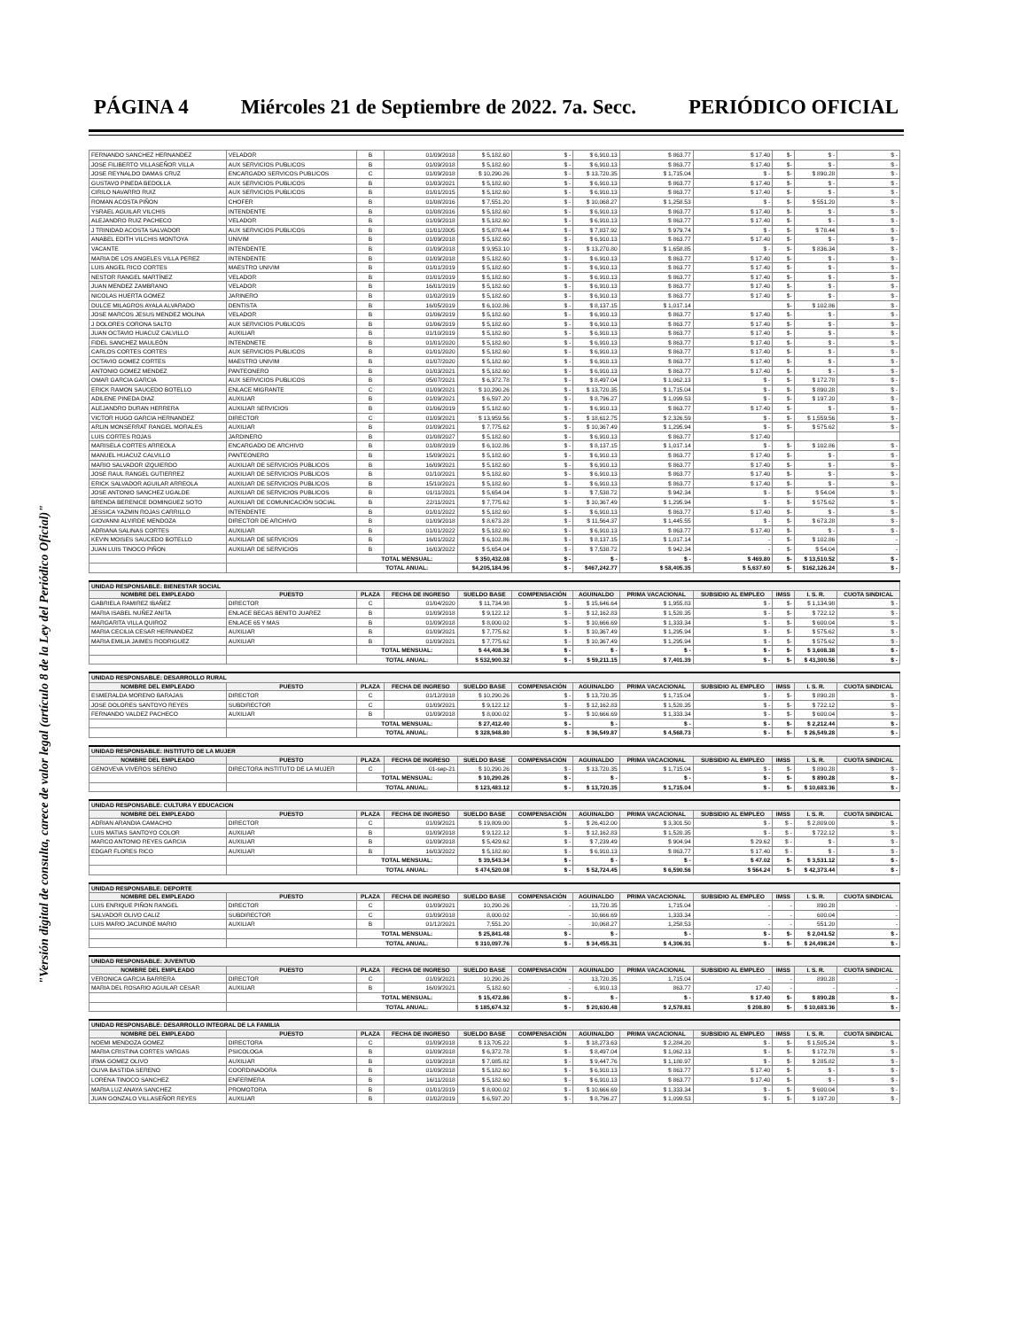"Versión digital de consulta, carece de valor legal (artículo 8 de la Ley del Periódico Oficial)"
PÁGINA 4 Miércoles 21 de Septiembre de 2022. 7a. Secc. PERIÓDICO OFICIAL
| FERNANDO SANCHEZ HERNANDEZ | VELADOR | B | 01/09/2018 | $ 5,182.60 | $ - | $ 6,910.13 | $ 863.77 | $ 17.40 | $- | $ - | $ - |
| JOSE FILIBERTO VILLASEÑOR VILLA | AUX SERVICIOS PUBLICOS | B | 01/09/2018 | $ 5,182.60 | $ - | $ 6,910.13 | $ 863.77 | $ 17.40 | $- | $ - | $ - |
| JOSE REYNALDO DAMAS CRUZ | ENCARGADO SERVICOS PUBLICOS | C | 01/09/2018 | $ 10,290.26 | $ - | $ 13,720.35 | $ 1,715.04 | $ - | $- | $ 890.28 | $ - |
| GUSTAVO PINEDA BEDOLLA | AUX SERVICIOS PUBLICOS | B | 01/03/2021 | $ 5,182.60 | $ - | $ 6,910.13 | $ 863.77 | $ 17.40 | $- | $ - | $ - |
| CIRILO NAVARRO RUIZ | AUX SERVICIOS PUBLICOS | B | 01/01/2015 | $ 5,182.60 | $ - | $ 6,910.13 | $ 863.77 | $ 17.40 | $- | $ - | $ - |
| ROMAN ACOSTA PIÑON | CHOFER | B | 01/08/2016 | $ 7,551.20 | $ - | $ 10,068.27 | $ 1,258.53 | $ - | $- | $ 551.20 | $ - |
| YSRAEL AGUILAR VILCHIS | INTENDENTE | B | 01/08/2016 | $ 5,182.60 | $ - | $ 6,910.13 | $ 863.77 | $ 17.40 | $- | $ - | $ - |
| ALEJANDRO RUIZ PACHECO | VELADOR | B | 01/09/2018 | $ 5,182.60 | $ - | $ 6,910.13 | $ 863.77 | $ 17.40 | $- | $ - | $ - |
| J TRINIDAD ACOSTA SALVADOR | AUX SERVICIOS PUBLICOS | B | 01/01/2005 | $ 5,878.44 | $ - | $ 7,837.92 | $ 979.74 | $ - | $- | $ 78.44 | $ - |
| ANABEL EDITH VILCHIS MONTOYA | UNIVIM | B | 01/09/2018 | $ 5,182.60 | $ - | $ 6,910.13 | $ 863.77 | $ 17.40 | $- | $ - | $ - |
| VACANTE | INTENDENTE | B | 01/09/2018 | $ 9,953.10 | $ - | $ 13,270.80 | $ 1,658.85 | $ - | $- | $ 836.34 | $ - |
| MARIA DE LOS ANGELES VILLA PEREZ | INTENDENTE | B | 01/09/2018 | $ 5,182.60 | $ - | $ 6,910.13 | $ 863.77 | $ 17.40 | $- | $ - | $ - |
| LUIS ANGEL RICO CORTES | MAESTRO UNIVIM | B | 01/01/2019 | $ 5,182.60 | $ - | $ 6,910.13 | $ 863.77 | $ 17.40 | $- | $ - | $ - |
| NESTOR RANGEL MARTÍNEZ | VELADOR | B | 01/01/2019 | $ 5,182.60 | $ - | $ 6,910.13 | $ 863.77 | $ 17.40 | $- | $ - | $ - |
| JUAN MENDEZ ZAMBRANO | VELADOR | B | 16/01/2019 | $ 5,182.60 | $ - | $ 6,910.13 | $ 863.77 | $ 17.40 | $- | $ - | $ - |
| NICOLAS HUERTA GOMEZ | JARINERO | B | 01/02/2019 | $ 5,182.60 | $ - | $ 6,910.13 | $ 863.77 | $ 17.40 | $- | $ - | $ - |
| DULCE MILAGROS AYALA ALVARADO | DENTISTA | B | 16/05/2019 | $ 6,102.86 | $ - | $ 8,137.15 | $ 1,017.14 | | $- | $ 102.86 | $ - |
| JOSE MARCOS JESUS MENDEZ MOLINA | VELADOR | B | 01/06/2019 | $ 5,182.60 | $ - | $ 6,910.13 | $ 863.77 | $ 17.40 | $- | $ - | $ - |
| J DOLORES CORONA SALTO | AUX SERVICIOS PUBLICOS | B | 01/06/2019 | $ 5,182.60 | $ - | $ 6,910.13 | $ 863.77 | $ 17.40 | $- | $ - | $ - |
| JUAN OCTAVIO HUACUZ CALVILLO | AUXILIAR | B | 01/10/2019 | $ 5,182.60 | $ - | $ 6,910.13 | $ 863.77 | $ 17.40 | $- | $ - | $ - |
| FIDEL SANCHEZ MAULEÓN | INTENDNETE | B | 01/01/2020 | $ 5,182.60 | $ - | $ 6,910.13 | $ 863.77 | $ 17.40 | $- | $ - | $ - |
| CARLOS CORTES CORTES | AUX SERVICIOS PUBLICOS | B | 01/01/2020 | $ 5,182.60 | $ - | $ 6,910.13 | $ 863.77 | $ 17.40 | $- | $ - | $ - |
| OCTAVIO GOMEZ CORTES | MAESTRO UNIVIM | B | 01/07/2020 | $ 5,182.60 | $ - | $ 6,910.13 | $ 863.77 | $ 17.40 | $- | $ - | $ - |
| ANTONIO GOMEZ MENDEZ | PANTEONERO | B | 01/03/2021 | $ 5,182.60 | $ - | $ 6,910.13 | $ 863.77 | $ 17.40 | $- | $ - | $ - |
| OMAR GARCIA GARCIA | AUX SERVICIOS PUBLICOS | B | 05/07/2021 | $ 6,372.78 | $ - | $ 8,497.04 | $ 1,062.13 | $ - | $- | $ 172.78 | $ - |
| ERICK RAMON SAUCEDO BOTELLO | ENLACE MIGRANTE | C | 01/09/2021 | $ 10,290.26 | $ - | $ 13,720.35 | $ 1,715.04 | $ - | $- | $ 890.28 | $ - |
| ADILENE PINEDA DIAZ | AUXILIAR | B | 01/09/2021 | $ 6,597.20 | $ - | $ 8,796.27 | $ 1,099.53 | $ - | $- | $ 197.20 | $ - |
| ALEJANDRO DURAN HERRERA | AUXILIAR SERVICIOS | B | 01/06/2019 | $ 5,182.60 | $ - | $ 6,910.13 | $ 863.77 | $ 17.40 | $- | $ - | $ - |
| VICTOR HUGO GARCIA HERNANDEZ | DIRECTOR | C | 01/09/2021 | $ 13,959.56 | $ - | $ 18,612.75 | $ 2,326.59 | $ - | $- | $ 1,559.56 | $ - |
| ARLIN MONSERRAT RANGEL MORALES | AUXILIAR | B | 01/09/2021 | $ 7,775.62 | $ - | $ 10,367.49 | $ 1,295.94 | $ - | $- | $ 575.62 | $ - |
| LUIS CORTES ROJAS | JARDINERO | B | 01/08/2027 | $ 5,182.60 | $ - | $ 6,910.13 | $ 863.77 | $ 17.40 | | | |
| MARISELA CORTES ARREOLA | ENCARGADO DE ARCHIVO | B | 01/08/2019 | $ 6,102.86 | $ - | $ 8,137.15 | $ 1,017.14 | $ - | $- | $ 102.86 | $ - |
| MANUEL HUACUZ CALVILLO | PANTEONERO | B | 15/09/2021 | $ 5,182.60 | $ - | $ 6,910.13 | $ 863.77 | $ 17.40 | $- | $ - | $ - |
| MARIO SALVADOR IZQUIERDO | AUXILIAR DE SERVICIOS PUBLICOS | B | 16/09/2021 | $ 5,182.60 | $ - | $ 6,910.13 | $ 863.77 | $ 17.40 | $- | $ - | $ - |
| JOSE RAUL RANGEL GUTIERREZ | AUXILIAR DE SERVICIOS PUBLICOS | B | 01/10/2021 | $ 5,182.60 | $ - | $ 6,910.13 | $ 863.77 | $ 17.40 | $- | $ - | $ - |
| ERICK SALVADOR AGUILAR ARREOLA | AUXILIAR DE SERVICIOS PUBLICOS | B | 15/10/2021 | $ 5,182.60 | $ - | $ 6,910.13 | $ 863.77 | $ 17.40 | $- | $ - | $ - |
| JOSE ANTONIO SANCHEZ UGALDE | AUXILIAR DE SERVICIOS PUBLICOS | B | 01/11/2021 | $ 5,654.04 | $ - | $ 7,538.72 | $ 942.34 | $ - | $- | $ 54.04 | $ - |
| BRENDA BERENICE DOMINGUEZ SOTO | AUXILIAR DE COMUNICACIÓN SOCIAL | B | 22/11/2021 | $ 7,775.62 | $ - | $ 10,367.49 | $ 1,295.94 | $ - | $- | $ 575.62 | $ - |
| JESSICA YAZMIN ROJAS CARRILLO | INTENDENTE | B | 01/01/2022 | $ 5,182.60 | $ - | $ 6,910.13 | $ 863.77 | $ 17.40 | $- | $ - | $ - |
| GIOVANNI ALVIRDE MENDOZA | DIRECTOR DE ARCHIVO | B | 01/09/2018 | $ 8,673.28 | $ - | $ 11,564.37 | $ 1,445.55 | $ - | $- | $ 673.28 | $ - |
| ADRIANA SALINAS CORTES | AUXILIAR | B | 01/01/2022 | $ 5,182.60 | $ - | $ 6,910.13 | $ 863.77 | $ 17.40 | $- | $ - | $ - |
| KEVIN MOISES SAUCEDO BOTELLO | AUXILIAR DE SERVICIOS | B | 16/01/2022 | $ 6,102.86 | $ - | $ 8,137.15 | $ 1,017.14 | - | $- | $ 102.86 | - |
| JUAN LUIS TINOCO PIÑON | AUXILIAR DE SERVICIOS | B | 16/03/2022 | $ 5,654.04 | $ - | $ 7,538.72 | $ 942.34 | - | $- | $ 54.04 | - |
| | | TOTAL MENSUAL: | | $ 350,432.08 | $ - | $ - | $ - | $ 469.80 | $- | $ 13,510.52 | $ - |
| | | TOTAL ANUAL: | | $4,205,184.96 | $ - | $467,242.77 | $ 58,405.35 | $ 5,637.60 | $- | $162,126.24 | $ - |
| UNIDAD RESPONSABLE: BIENESTAR SOCIAL | | | | | | | | | | | |
| NOMBRE DEL EMPLEADO | PUESTO | PLAZA | FECHA DE INGRESO | SUELDO BASE | COMPENSACIÓN | AGUINALDO | PRIMA VACACIONAL | SUBSIDIO AL EMPLEO | IMSS | I. S. R. | CUOTA SINDICAL |
| GABRIELA RAMIREZ IBAÑEZ | DIRECTOR | C | 01/04/2020 | $ 11,734.98 | $ - | $ 15,646.64 | $ 1,955.83 | $ - | $- | $ 1,134.98 | $ - |
| MARIA ISABEL NUÑEZ ANITA | ENLACE BECAS BENITO JUAREZ | B | 01/09/2018 | $ 9,122.12 | $ - | $ 12,162.83 | $ 1,520.35 | $ - | $- | $ 722.12 | $ - |
| MARGARITA VILLA QUIROZ | ENLACE 65 Y MAS | B | 01/09/2018 | $ 8,000.02 | $ - | $ 10,666.69 | $ 1,333.34 | $ - | $- | $ 600.04 | $ - |
| MARIA CECILIA CESAR HERNANDEZ | AUXILIAR | B | 01/09/2021 | $ 7,775.62 | $ - | $ 10,367.49 | $ 1,295.94 | $ - | $- | $ 575.62 | $ - |
| MARIA EMILIA JAIMES RODRIGUEZ | AUXILIAR | B | 01/09/2021 | $ 7,775.62 | $ - | $ 10,367.49 | $ 1,295.94 | $ - | $- | $ 575.62 | $ - |
| | | TOTAL MENSUAL: | | $ 44,408.36 | $ - | $ - | $ - | $ - | $- | $ 3,608.38 | $ - |
| | | TOTAL ANUAL: | | $ 532,900.32 | $ - | $ 59,211.15 | $ 7,401.39 | $ - | $- | $ 43,300.56 | $ - |
| UNIDAD RESPONSABLE: DESARROLLO RURAL | | | | | | | | | | | |
| NOMBRE DEL EMPLEADO | PUESTO | PLAZA | FECHA DE INGRESO | SUELDO BASE | COMPENSACIÓN | AGUINALDO | PRIMA VACACIONAL | SUBSIDIO AL EMPLEO | IMSS | I. S. R. | CUOTA SINDICAL |
| ESMERALDA MORENO BARAJAS | DIRECTOR | C | 01/12/2018 | $ 10,290.26 | $ - | $ 13,720.35 | $ 1,715.04 | $ - | $- | $ 890.28 | $ - |
| JOSE DOLORES SANTOYO REYES | SUBDIRECTOR | C | 01/09/2021 | $ 9,122.12 | $ - | $ 12,162.83 | $ 1,520.35 | $ - | $- | $ 722.12 | $ - |
| FERNANDO VALDEZ PACHECO | AUXILIAR | B | 01/09/2018 | $ 8,000.02 | $ - | $ 10,666.69 | $ 1,333.34 | $ - | $- | $ 600.04 | $ - |
| | | TOTAL MENSUAL: | | $ 27,412.40 | $ - | $ - | $ - | $ - | $- | $ 2,212.44 | $ - |
| | | TOTAL ANUAL: | | $ 328,948.80 | $ - | $ 36,549.87 | $ 4,568.73 | $ - | $- | $ 26,549.28 | $ - |
| UNIDAD RESPONSABLE: INSTITUTO DE LA MUJER | | | | | | | | | | | |
| NOMBRE DEL EMPLEADO | PUESTO | PLAZA | FECHA DE INGRESO | SUELDO BASE | COMPENSACIÓN | AGUINALDO | PRIMA VACACIONAL | SUBSIDIO AL EMPLEO | IMSS | I. S. R. | CUOTA SINDICAL |
| GENOVEVA VIVEROS SERENO | DIRECTORA INSTITUTO DE LA MUJER | C | 01-sep-21 | $ 10,290.26 | $ - | $ 13,720.35 | $ 1,715.04 | $ - | $- | $ 890.28 | $ - |
| | | TOTAL MENSUAL: | | $ 10,290.26 | $ - | $ - | $ - | $ - | $- | $ 890.28 | $ - |
| | | TOTAL ANUAL: | | $ 123,483.12 | $ - | $ 13,720.35 | $ 1,715.04 | $ - | $- | $ 10,683.36 | $ - |
| UNIDAD RESPONSABLE: CULTURA Y EDUCACION | | | | | | | | | | | |
| NOMBRE DEL EMPLEADO | PUESTO | PLAZA | FECHA DE INGRESO | SUELDO BASE | COMPENSACIÓN | AGUINALDO | PRIMA VACACIONAL | SUBSIDIO AL EMPLEO | IMSS | I. S. R. | CUOTA SINDICAL |
| ADRIAN ARANDIA CAMACHO | DIRECTOR | C | 01/09/2021 | $ 19,809.00 | $ - | $ 26,412.00 | $ 3,301.50 | $ - | $ - | $ 2,809.00 | $ - |
| LUIS MATIAS SANTOYO COLOR | AUXILIAR | B | 01/09/2018 | $ 9,122.12 | $ - | $ 12,162.83 | $ 1,520.35 | $ - | $ - | $ 722.12 | $ - |
| MARCO ANTONIO REYES GARCIA | AUXILIAR | B | 01/09/2018 | $ 5,429.62 | $ - | $ 7,239.49 | $ 904.94 | $ 29.62 | $ - | $ - | $ - |
| EDGAR FLORES RICO | AUXILIAR | B | 16/03/2022 | $ 5,182.60 | $ - | $ 6,910.13 | $ 863.77 | $ 17.40 | $ - | $ - | $ - |
| | | TOTAL MENSUAL: | | $ 39,543.34 | $ - | $ - | $ - | $ 47.02 | $- | $ 3,531.12 | $ - |
| | | TOTAL ANUAL: | | $ 474,520.08 | $ - | $ 52,724.45 | $ 6,590.56 | $ 564.24 | $- | $ 42,373.44 | $ - |
| UNIDAD RESPONSABLE: DEPORTE | | | | | | | | | | | |
| NOMBRE DEL EMPLEADO | PUESTO | PLAZA | FECHA DE INGRESO | SUELDO BASE | COMPENSACIÓN | AGUINALDO | PRIMA VACACIONAL | SUBSIDIO AL EMPLEO | IMSS | I. S. R. | CUOTA SINDICAL |
| LUIS ENRIQUE PIÑON RANGEL | DIRECTOR | C | 01/09/2021 | 10,290.26 | - | 13,720.35 | 1,715.04 | - | - | 890.28 | - |
| SALVADOR OLIVO CALIZ | SUBDIRECTOR | C | 01/09/2018 | 8,000.02 | - | 10,666.69 | 1,333.34 | - | - | 600.04 | - |
| LUIS MARIO JACUINDE MARIO | AUXILIAR | B | 01/12/2021 | 7,551.20 | - | 10,068.27 | 1,258.53 | - | - | 551.20 | - |
| | | TOTAL MENSUAL: | | $ 25,841.48 | $ - | $ - | $ - | $ - | $- | $ 2,041.52 | $ - |
| | | TOTAL ANUAL: | | $ 310,097.76 | $ - | $ 34,455.31 | $ 4,306.91 | $ - | $- | $ 24,498.24 | $ - |
| UNIDAD RESPONSABLE: JUVENTUD | | | | | | | | | | | |
| NOMBRE DEL EMPLEADO | PUESTO | PLAZA | FECHA DE INGRESO | SUELDO BASE | COMPENSACIÓN | AGUINALDO | PRIMA VACACIONAL | SUBSIDIO AL EMPLEO | IMSS | I. S. R. | CUOTA SINDICAL |
| VERONICA GARCIA BARRERA | DIRECTOR | C | 01/09/2021 | 10,290.26 | - | 13,720.35 | 1,715.04 | - | - | 890.28 | - |
| MARIA DEL ROSARIO AGUILAR CESAR | AUXILIAR | B | 16/09/2021 | 5,182.60 | - | 6,910.13 | 863.77 | 17.40 | - | - | - |
| | | TOTAL MENSUAL: | | $ 15,472.86 | $ - | $ - | $ - | $ 17.40 | $- | $ 890.28 | $ - |
| | | TOTAL ANUAL: | | $ 185,674.32 | $ - | $ 20,630.48 | $ 2,578.81 | $ 208.80 | $- | $ 10,683.36 | $ - |
| UNIDAD RESPONSABLE: DESARROLLO INTEGRAL DE LA FAMILIA | | | | | | | | | | | |
| NOMBRE DEL EMPLEADO | PUESTO | PLAZA | FECHA DE INGRESO | SUELDO BASE | COMPENSACIÓN | AGUINALDO | PRIMA VACACIONAL | SUBSIDIO AL EMPLEO | IMSS | I. S. R. | CUOTA SINDICAL |
| NOEMI MENDOZA GOMEZ | DIRECTORA | C | 01/09/2018 | $ 13,705.22 | $ - | $ 18,273.63 | $ 2,284.20 | $ - | $- | $ 1,505.24 | $ - |
| MARIA CRISTINA CORTES VARGAS | PSICOLOGA | B | 01/09/2018 | $ 6,372.78 | $ - | $ 8,497.04 | $ 1,062.13 | $ - | $- | $ 172.78 | $ - |
| IRMA GOMEZ OLIVO | AUXILIAR | B | 01/09/2018 | $ 7,085.82 | $ - | $ 9,447.76 | $ 1,180.97 | $ - | $- | $ 285.82 | $ - |
| OLIVA BASTIDA SERENO | COORDINADORA | B | 01/09/2018 | $ 5,182.60 | $ - | $ 6,910.13 | $ 863.77 | $ 17.40 | $- | $ - | $ - |
| LORENA TINOCO SANCHEZ | ENFERMERA | B | 16/11/2018 | $ 5,182.60 | $ - | $ 6,910.13 | $ 863.77 | $ 17.40 | $- | $ - | $ - |
| MARIA LUZ ANAYA SANCHEZ | PROMOTORA | B | 01/01/2019 | $ 8,000.02 | $ - | $ 10,666.69 | $ 1,333.34 | $ - | $- | $ 600.04 | $ - |
| JUAN GONZALO VILLASEÑOR REYES | AUXILIAR | B | 01/02/2019 | $ 6,597.20 | $ - | $ 8,796.27 | $ 1,099.53 | $ - | $- | $ 197.20 | $ - |